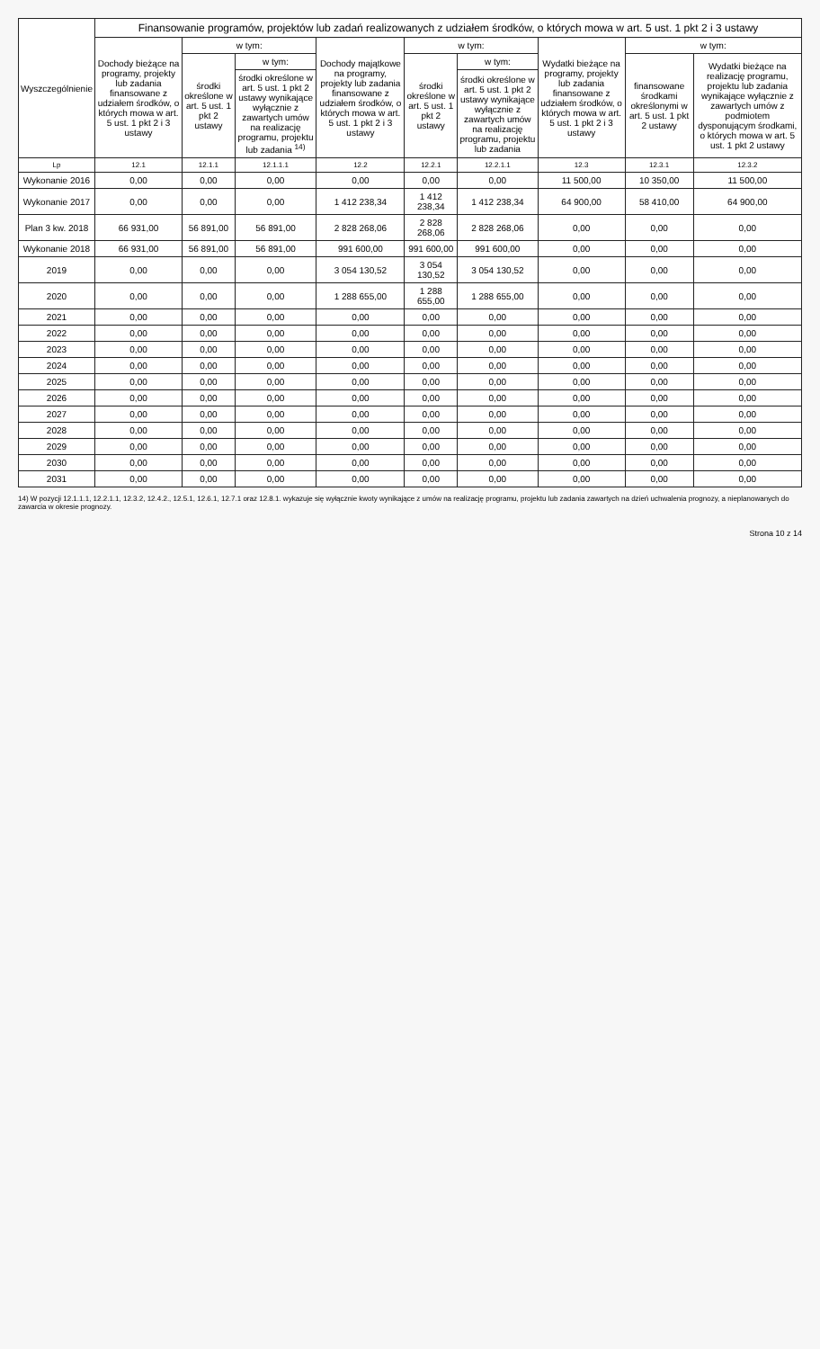| Wyszczególnienie | Finansowanie programów, projektów lub zadań realizowanych z udziałem środków, o których mowa w art. 5 ust. 1 pkt 2 i 3 ustawy | | | | | | | | |
| --- | --- | --- | --- | --- | --- | --- | --- | --- | --- |
| | Dochody bieżące na programy, projekty lub zadania finansowane z udziałem środków, o których mowa w art. 5 ust. 1 pkt 2 i 3 ustawy | w tym: | | Dochody majątkowe na programy, projekty lub zadania finansowane z udziałem środków, o których mowa w art. 5 ust. 1 pkt 2 i 3 ustawy | w tym: | | Wydatki bieżące na programy, projekty lub zadania finansowane z udziałem środków, o których mowa w art. 5 ust. 1 pkt 2 i 3 ustawy | w tym: | |
| | | środki określone w art. 5 ust. 1 pkt 2 ustawy | w tym: | | środki określone w art. 5 ust. 1 pkt 2 ustawy | w tym: | | finansowane środkami określonymi w art. 5 ust. 1 pkt 2 ustawy | Wydatki bieżące na realizację programu, projektu lub zadania wynikające wyłącznie z zawartych umów z podmiotem dysponującym środkami, o których mowa w art. 5 ust. 1 pkt 2 ustawy |
| | | | środki określone w art. 5 ust. 1 pkt 2 ustawy wynikające wyłącznie z zawartych umów na realizację programu, projektu lub zadania <sup>14)</sup> | | | środki określone w art. 5 ust. 1 pkt 2 ustawy wynikające wyłącznie z zawartych umów na realizację programu, projektu lub zadania | | | |
| Lp | 12.1 | 12.1.1 | 12.1.1.1 | 12.2 | 12.2.1 | 12.2.1.1 | 12.3 | 12.3.1 | 12.3.2 |
| Wykonanie 2016 | 0,00 | 0,00 | 0,00 | 0,00 | 0,00 | 0,00 | 11 500,00 | 10 350,00 | 11 500,00 |
| Wykonanie 2017 | 0,00 | 0,00 | 0,00 | 1 412 238,34 | 1 412 238,34 | 1 412 238,34 | 64 900,00 | 58 410,00 | 64 900,00 |
| Plan 3 kw. 2018 | 66 931,00 | 56 891,00 | 56 891,00 | 2 828 268,06 | 2 828 268,06 | 2 828 268,06 | 0,00 | 0,00 | 0,00 |
| Wykonanie 2018 | 66 931,00 | 56 891,00 | 56 891,00 | 991 600,00 | 991 600,00 | 991 600,00 | 0,00 | 0,00 | 0,00 |
| 2019 | 0,00 | 0,00 | 0,00 | 3 054 130,52 | 3 054 130,52 | 3 054 130,52 | 0,00 | 0,00 | 0,00 |
| 2020 | 0,00 | 0,00 | 0,00 | 1 288 655,00 | 1 288 655,00 | 1 288 655,00 | 0,00 | 0,00 | 0,00 |
| 2021 | 0,00 | 0,00 | 0,00 | 0,00 | 0,00 | 0,00 | 0,00 | 0,00 | 0,00 |
| 2022 | 0,00 | 0,00 | 0,00 | 0,00 | 0,00 | 0,00 | 0,00 | 0,00 | 0,00 |
| 2023 | 0,00 | 0,00 | 0,00 | 0,00 | 0,00 | 0,00 | 0,00 | 0,00 | 0,00 |
| 2024 | 0,00 | 0,00 | 0,00 | 0,00 | 0,00 | 0,00 | 0,00 | 0,00 | 0,00 |
| 2025 | 0,00 | 0,00 | 0,00 | 0,00 | 0,00 | 0,00 | 0,00 | 0,00 | 0,00 |
| 2026 | 0,00 | 0,00 | 0,00 | 0,00 | 0,00 | 0,00 | 0,00 | 0,00 | 0,00 |
| 2027 | 0,00 | 0,00 | 0,00 | 0,00 | 0,00 | 0,00 | 0,00 | 0,00 | 0,00 |
| 2028 | 0,00 | 0,00 | 0,00 | 0,00 | 0,00 | 0,00 | 0,00 | 0,00 | 0,00 |
| 2029 | 0,00 | 0,00 | 0,00 | 0,00 | 0,00 | 0,00 | 0,00 | 0,00 | 0,00 |
| 2030 | 0,00 | 0,00 | 0,00 | 0,00 | 0,00 | 0,00 | 0,00 | 0,00 | 0,00 |
| 2031 | 0,00 | 0,00 | 0,00 | 0,00 | 0,00 | 0,00 | 0,00 | 0,00 | 0,00 |
14) W pozycji 12.1.1.1, 12.2.1.1, 12.3.2, 12.4.2., 12.5.1, 12.6.1, 12.7.1 oraz 12.8.1. wykazuje się wyłącznie kwoty wynikające z umów na realizację programu, projektu lub zadania zawartych na dzień uchwalenia prognozy, a nieplanowanych do zawarcia w okresie prognozy.
Strona 10 z 14